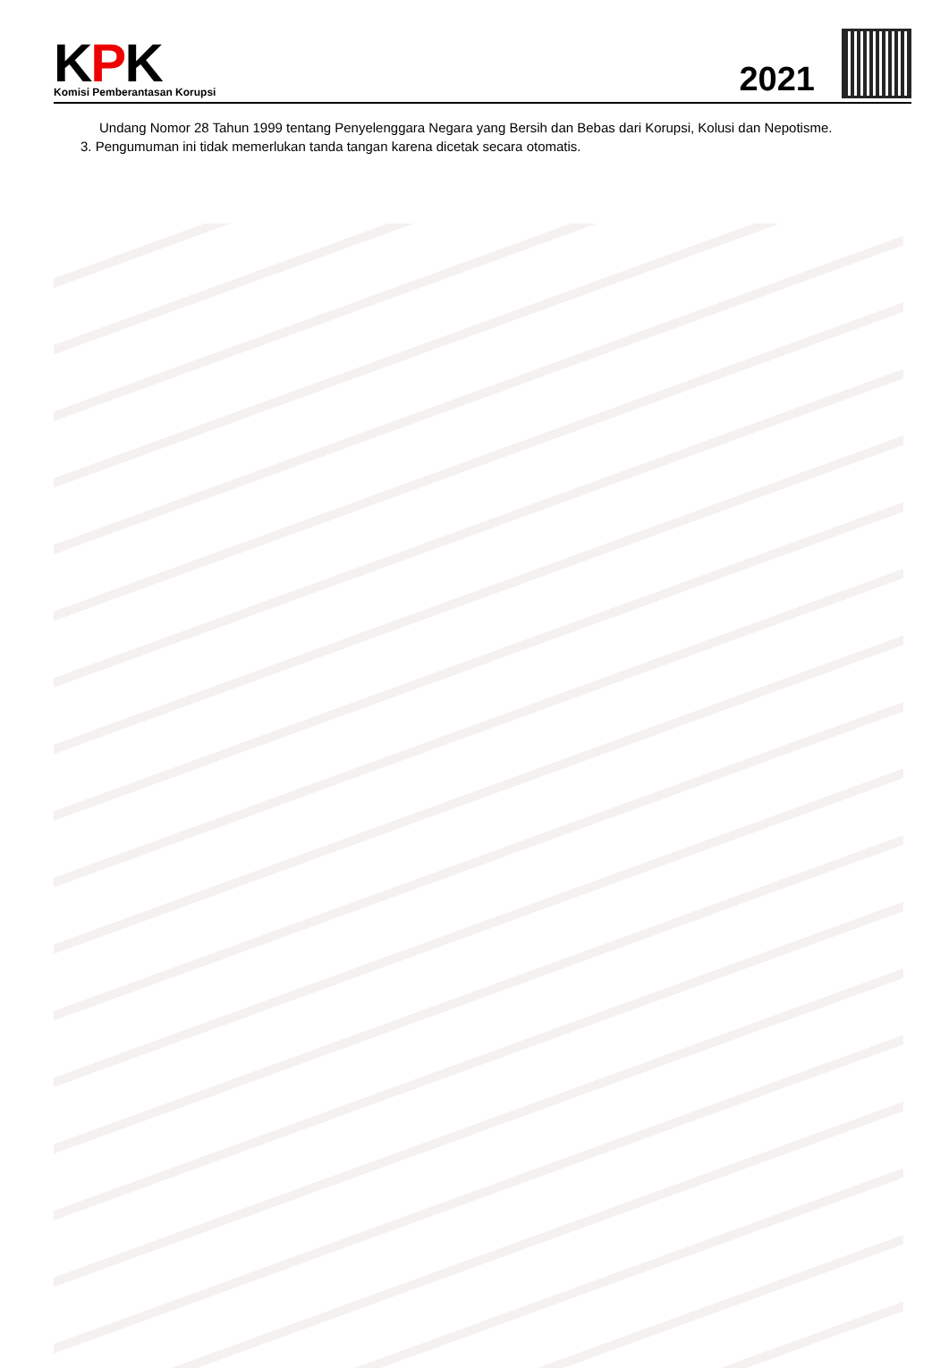KPK
Komisi Pemberantasan Korupsi
2021
Undang Nomor 28 Tahun 1999 tentang Penyelenggara Negara yang Bersih dan Bebas dari Korupsi, Kolusi dan Nepotisme.
3. Pengumuman ini tidak memerlukan tanda tangan karena dicetak secara otomatis.